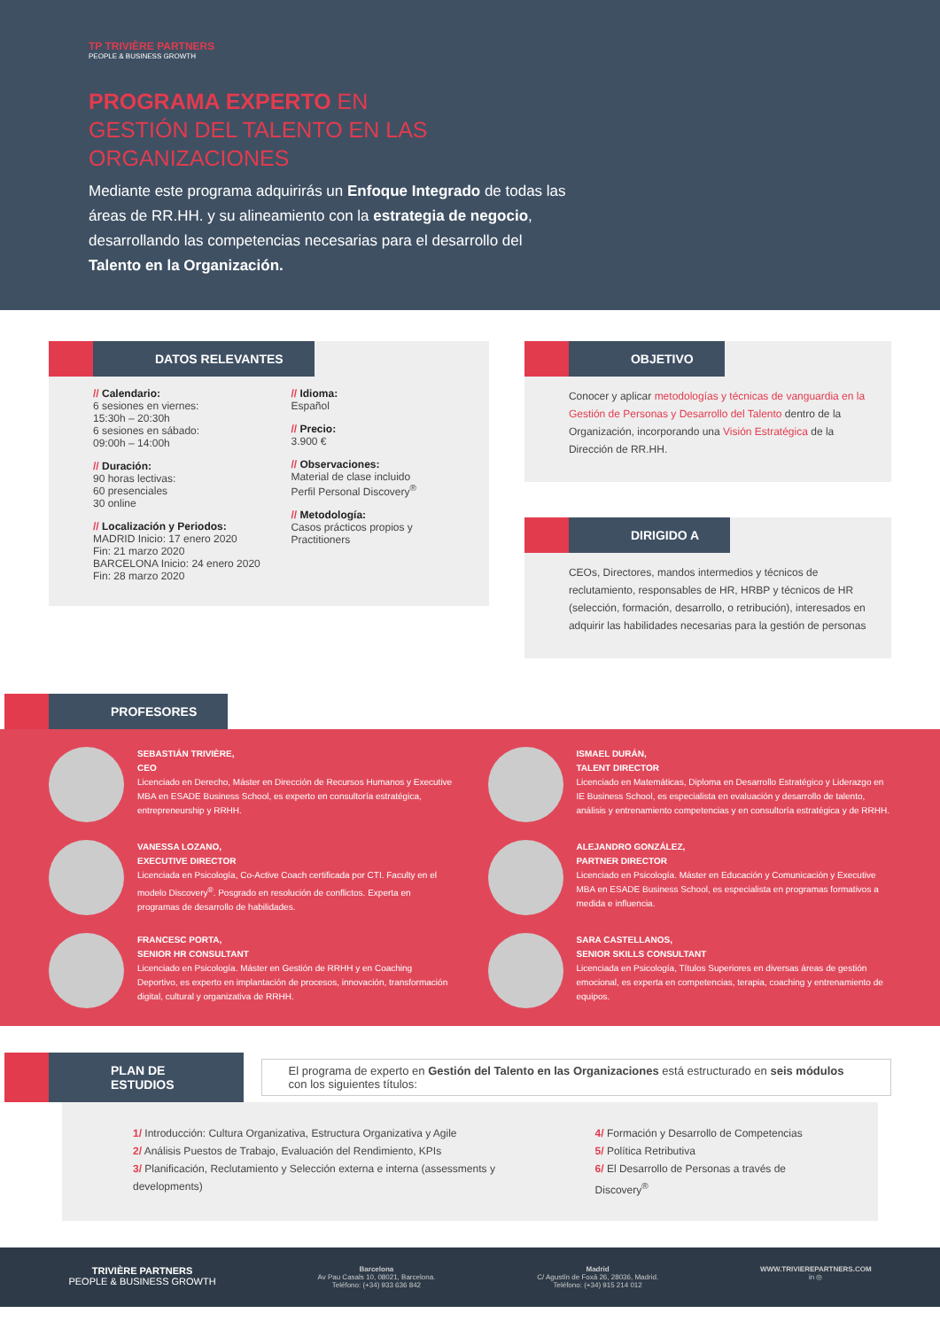TP TRIVIÈRE PARTNERS
PEOPLE & BUSINESS GROWTH
PROGRAMA EXPERTO EN GESTIÓN DEL TALENTO EN LAS ORGANIZACIONES
Mediante este programa adquirirás un Enfoque Integrado de todas las áreas de RR.HH. y su alineamiento con la estrategia de negocio, desarrollando las competencias necesarias para el desarrollo del Talento en la Organización.
DATOS RELEVANTES
// Calendario:
6 sesiones en viernes:
15:30h – 20:30h
6 sesiones en sábado:
09:00h – 14:00h
// Duración:
90 horas lectivas:
60 presenciales
30 online
// Localización y Periodos:
MADRID Inicio: 17 enero 2020
Fin: 21 marzo 2020
BARCELONA Inicio: 24 enero 2020
Fin: 28 marzo 2020
// Idioma:
Español
// Precio:
3.900 €
// Observaciones:
Material de clase incluido
Perfil Personal Discovery<sup>®</sup>
// Metodología:
Casos prácticos propios y Practitioners
OBJETIVO
Conocer y aplicar metodologías y técnicas de vanguardia en la Gestión de Personas y Desarrollo del Talento dentro de la Organización, incorporando una Visión Estratégica de la Dirección de RR.HH.
DIRIGIDO A
CEOs, Directores, mandos intermedios y técnicos de reclutamiento, responsables de HR, HRBP y técnicos de HR (selección, formación, desarrollo, o retribución), interesados en adquirir las habilidades necesarias para la gestión de personas
PROFESORES
SEBASTIÁN TRIVIÈRE,
CEO
Licenciado en Derecho, Máster en Dirección de Recursos Humanos y Executive MBA en ESADE Business School, es experto en consultoría estratégica, entrepreneurship y RRHH.
ISMAEL DURÁN,
TALENT DIRECTOR
Licenciado en Matemáticas, Diploma en Desarrollo Estratégico y Liderazgo en IE Business School, es especialista en evaluación y desarrollo de talento, análisis y entrenamiento competencias y en consultoría estratégica y de RRHH.
VANESSA LOZANO,
EXECUTIVE DIRECTOR
Licenciada en Psicología, Co-Active Coach certificada por CTI. Faculty en el modelo Discovery<sup>®</sup>. Posgrado en resolución de conflictos. Experta en programas de desarrollo de habilidades.
ALEJANDRO GONZÁLEZ,
PARTNER DIRECTOR
Licenciado en Psicología. Máster en Educación y Comunicación y Executive MBA en ESADE Business School, es especialista en programas formativos a medida e influencia.
FRANCESC PORTA,
SENIOR HR CONSULTANT
Licenciado en Psicología. Máster en Gestión de RRHH y en Coaching Deportivo, es experto en implantación de procesos, innovación, transformación digital, cultural y organizativa de RRHH.
SARA CASTELLANOS,
SENIOR SKILLS CONSULTANT
Licenciada en Psicología, Títulos Superiores en diversas áreas de gestión emocional, es experta en competencias, terapia, coaching y entrenamiento de equipos.
PLAN DE ESTUDIOS
El programa de experto en Gestión del Talento en las Organizaciones está estructurado en seis módulos con los siguientes títulos:
1/ Introducción: Cultura Organizativa, Estructura Organizativa y Agile
2/ Análisis Puestos de Trabajo, Evaluación del Rendimiento, KPIs
3/ Planificación, Reclutamiento y Selección externa e interna (assessments y developments)
4/ Formación y Desarrollo de Competencias
5/ Política Retributiva
6/ El Desarrollo de Personas a través de Discovery<sup>®</sup>
TRIVIÈRE PARTNERS
PEOPLE & BUSINESS GROWTH
Barcelona
Av Pau Casals 10, 08021, Barcelona.
Teléfono: (+34) 933 636 842
Madrid
C/ Agustín de Foxá 26, 28036, Madrid.
Teléfono: (+34) 915 214 012
WWW.TRIVIEREPARTNERS.COM
in ◎